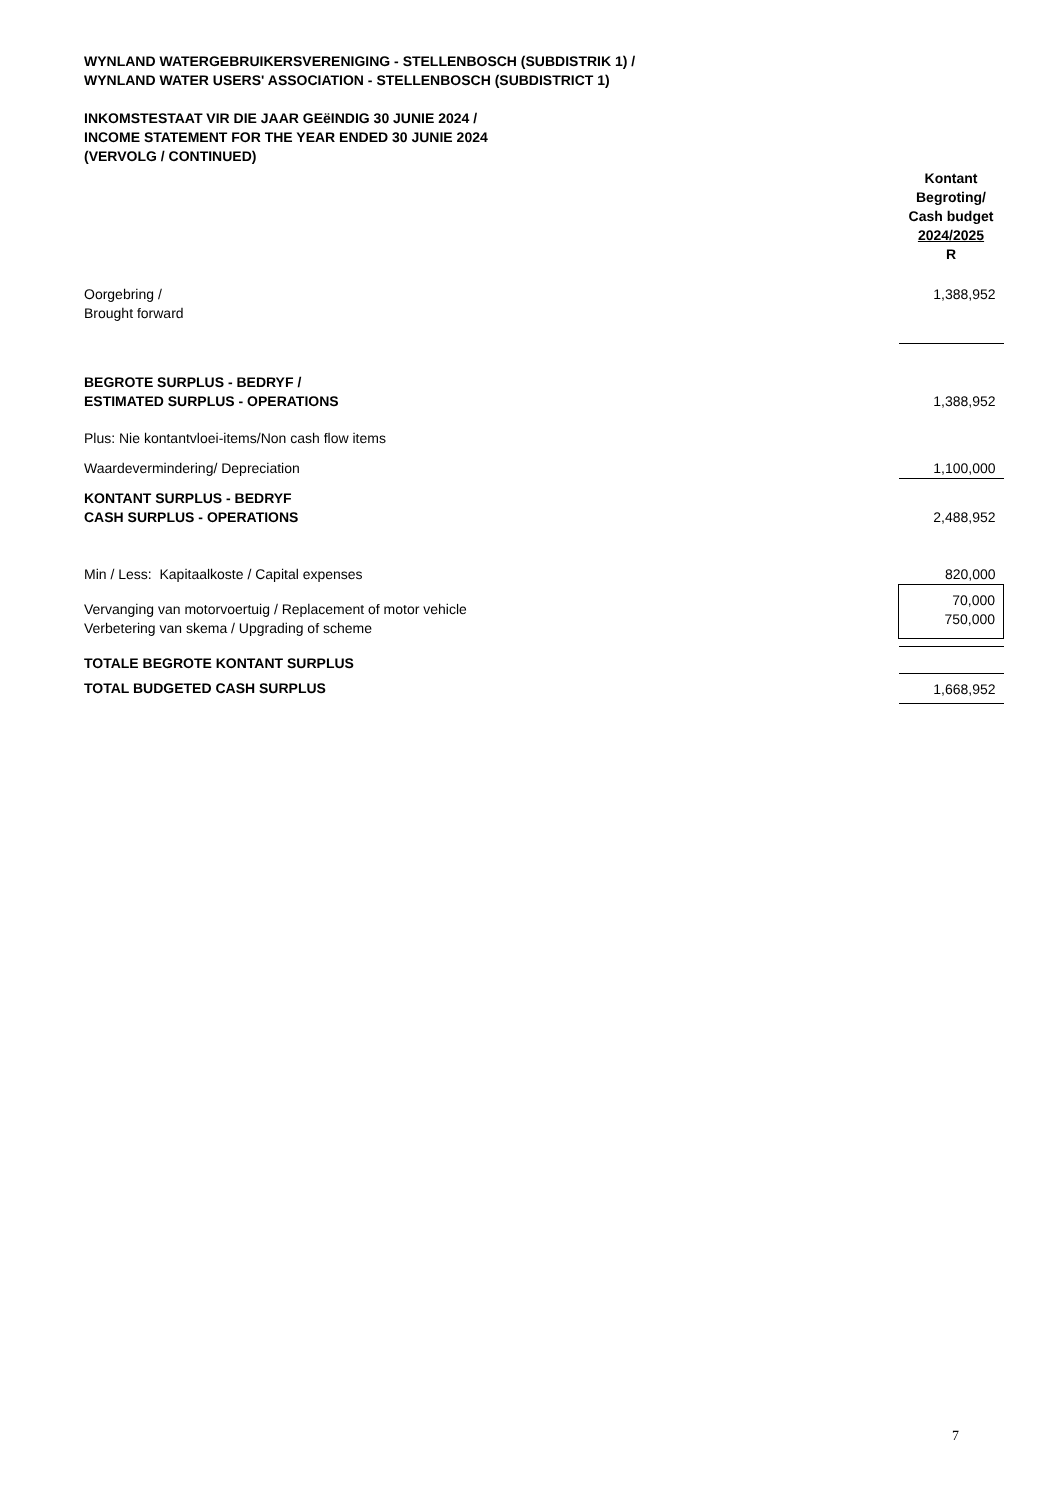WYNLAND WATERGEBRUIKERSVERENIGING - STELLENBOSCH (SUBDISTRIK 1) /
WYNLAND WATER USERS' ASSOCIATION - STELLENBOSCH (SUBDISTRICT 1)
INKOMSTESTAAT VIR DIE JAAR GEëINDIG 30 JUNIE 2024 /
INCOME STATEMENT FOR THE YEAR ENDED 30 JUNIE 2024
(VERVOLG / CONTINUED)
| | Kontant Begroting/ Cash budget 2024/2025 R |
| Oorgebring / Brought forward | 1,388,952 |
| BEGROTE SURPLUS - BEDRYF / ESTIMATED SURPLUS - OPERATIONS | 1,388,952 |
| Plus: Nie kontantvloei-items/Non cash flow items | |
| Waardevermindering/ Depreciation | 1,100,000 |
| KONTANT SURPLUS - BEDRYF CASH SURPLUS - OPERATIONS | 2,488,952 |
| Min / Less: Kapitaalkoste / Capital expenses | 820,000 |
| Vervanging van motorvoertuig / Replacement of motor vehicle Verbetering van skema / Upgrading of scheme | 70,000 750,000 |
| TOTALE BEGROTE KONTANT SURPLUS | |
| TOTAL BUDGETED CASH SURPLUS | 1,668,952 |
7